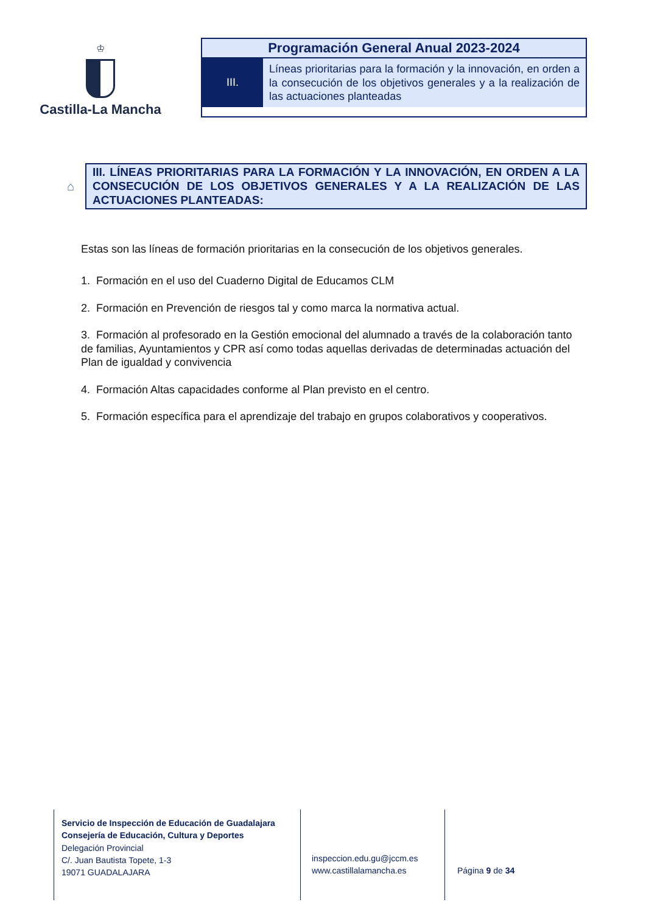♔
Castilla-La Mancha
Programación General Anual 2023-2024
III.
Líneas prioritarias para la formación y la innovación, en orden a la consecución de los objetivos generales y a la realización de las actuaciones planteadas
⌂
III. LÍNEAS PRIORITARIAS PARA LA FORMACIÓN Y LA INNOVACIÓN, EN ORDEN A LA CONSECUCIÓN DE LOS OBJETIVOS GENERALES Y A LA REALIZACIÓN DE LAS ACTUACIONES PLANTEADAS:
Estas son las líneas de formación prioritarias en la consecución de los objetivos generales.
1. Formación en el uso del Cuaderno Digital de Educamos CLM
2. Formación en Prevención de riesgos tal y como marca la normativa actual.
3. Formación al profesorado en la Gestión emocional del alumnado a través de la colaboración tanto de familias, Ayuntamientos y CPR así como todas aquellas derivadas de determinadas actuación del Plan de igualdad y convivencia
4. Formación Altas capacidades conforme al Plan previsto en el centro.
5. Formación específica para el aprendizaje del trabajo en grupos colaborativos y cooperativos.
Servicio de Inspección de Educación de Guadalajara
Consejería de Educación, Cultura y Deportes
Delegación Provincial
C/. Juan Bautista Topete, 1-3
19071 GUADALAJARA
inspeccion.edu.gu@jccm.es
www.castillalamancha.es
Página 9 de 34